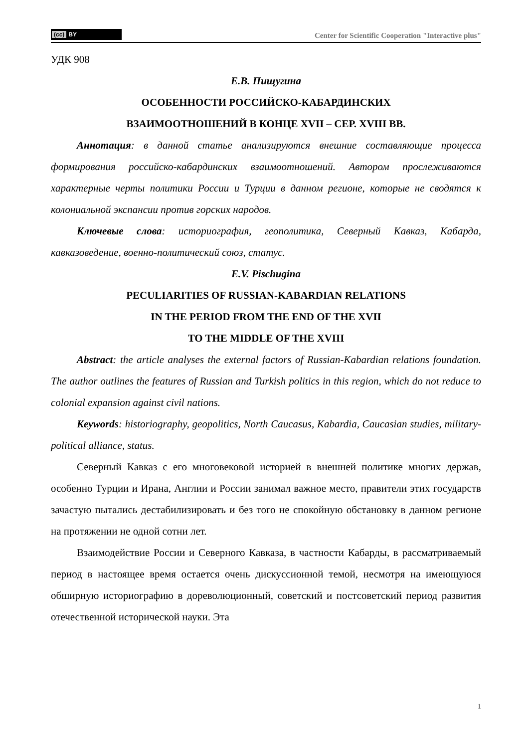(cc) BY
Center for Scientific Cooperation "Interactive plus"
УДК 908
Е.В. Пищугина
ОСОБЕННОСТИ РОССИЙСКО-КАБАРДИНСКИХ
ВЗАИМООТНОШЕНИЙ В КОНЦЕ XVII – СЕР. XVIII ВВ.
Аннотация: в данной статье анализируются внешние составляющие процесса формирования российско-кабардинских взаимоотношений. Автором прослеживаются характерные черты политики России и Турции в данном регионе, которые не сводятся к колониальной экспансии против горских народов.
Ключевые слова: историография, геополитика, Северный Кавказ, Кабарда, кавказоведение, военно-политический союз, статус.
E.V. Pischugina
PECULIARITIES OF RUSSIAN-KABARDIAN RELATIONS
IN THE PERIOD FROM THE END OF THE XVII
TO THE MIDDLE OF THE XVIII
Abstract: the article analyses the external factors of Russian-Kabardian relations foundation. The author outlines the features of Russian and Turkish politics in this region, which do not reduce to colonial expansion against civil nations.
Keywords: historiography, geopolitics, North Caucasus, Kabardia, Caucasian studies, military-political alliance, status.
Северный Кавказ с его многовековой историей в внешней политике многих держав, особенно Турции и Ирана, Англии и России занимал важное место, правители этих государств зачастую пытались дестабилизировать и без того не спокойную обстановку в данном регионе на протяжении не одной сотни лет.
Взаимодействие России и Северного Кавказа, в частности Кабарды, в рассматриваемый период в настоящее время остается очень дискуссионной темой, несмотря на имеющуюся обширную историографию в дореволюционный, советский и постсоветский период развития отечественной исторической науки. Эта
1